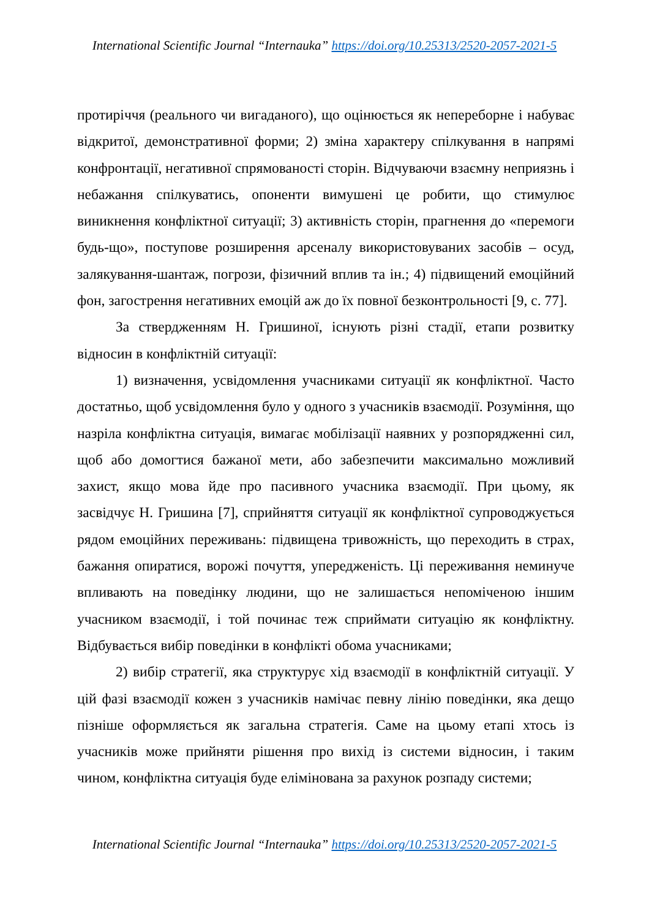International Scientific Journal “Internauka” https://doi.org/10.25313/2520-2057-2021-5
протиріччя (реального чи вигаданого), що оцінюється як непереборне і набуває відкритої, демонстративної форми; 2) зміна характеру спілкування в напрямі конфронтації, негативної спрямованості сторін. Відчуваючи взаємну неприязнь і небажання спілкуватись, опоненти вимушені це робити, що стимулює виникнення конфліктної ситуації; 3) активність сторін, прагнення до «перемоги будь-що», поступове розширення арсеналу використовуваних засобів – осуд, залякування-шантаж, погрози, фізичний вплив та ін.; 4) підвищений емоційний фон, загострення негативних емоцій аж до їх повної безконтрольності [9, с. 77].
За ствердженням Н. Гришиної, існують різні стадії, етапи розвитку відносин в конфліктній ситуації:
1) визначення, усвідомлення учасниками ситуації як конфліктної. Часто достатньо, щоб усвідомлення було у одного з учасників взаємодії. Розуміння, що назріла конфліктна ситуація, вимагає мобілізації наявних у розпорядженні сил, щоб або домогтися бажаної мети, або забезпечити максимально можливий захист, якщо мова йде про пасивного учасника взаємодії. При цьому, як засвідчує Н. Гришина [7], сприйняття ситуації як конфліктної супроводжується рядом емоційних переживань: підвищена тривожність, що переходить в страх, бажання опиратися, ворожі почуття, упередженість. Ці переживання неминуче впливають на поведінку людини, що не залишається непоміченою іншим учасником взаємодії, і той починає теж сприймати ситуацію як конфліктну. Відбувається вибір поведінки в конфлікті обома учасниками;
2) вибір стратегії, яка структурує хід взаємодії в конфліктній ситуації. У цій фазі взаємодії кожен з учасників намічає певну лінію поведінки, яка дещо пізніше оформляється як загальна стратегія. Саме на цьому етапі хтось із учасників може прийняти рішення про вихід із системи відносин, і таким чином, конфліктна ситуація буде елімінована за рахунок розпаду системи;
International Scientific Journal “Internauka” https://doi.org/10.25313/2520-2057-2021-5